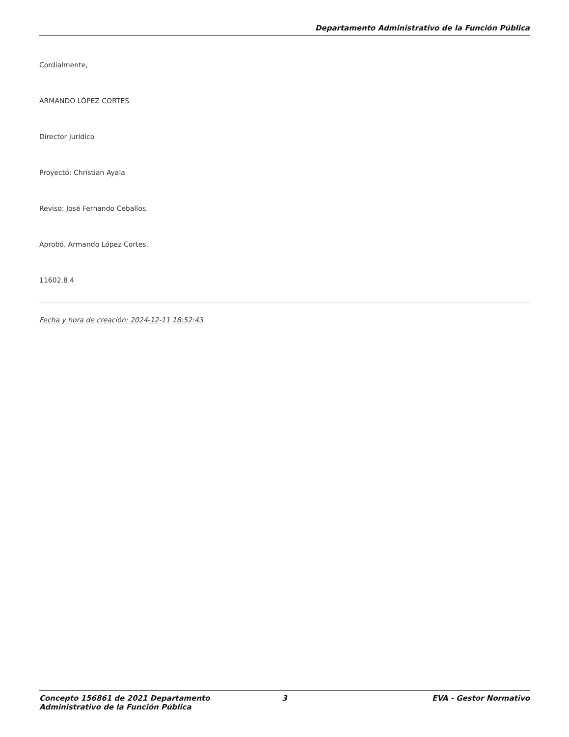Departamento Administrativo de la Función Pública
Cordialmente,
ARMANDO LÓPEZ CORTES
Director Jurídico
Proyectó: Christian Ayala
Reviso: José Fernando Ceballos.
Aprobó. Armando López Cortes.
11602.8.4
Fecha y hora de creación: 2024-12-11 18:52:43
Concepto 156861 de 2021 Departamento Administrativo de la Función Pública
3 EVA - Gestor Normativo